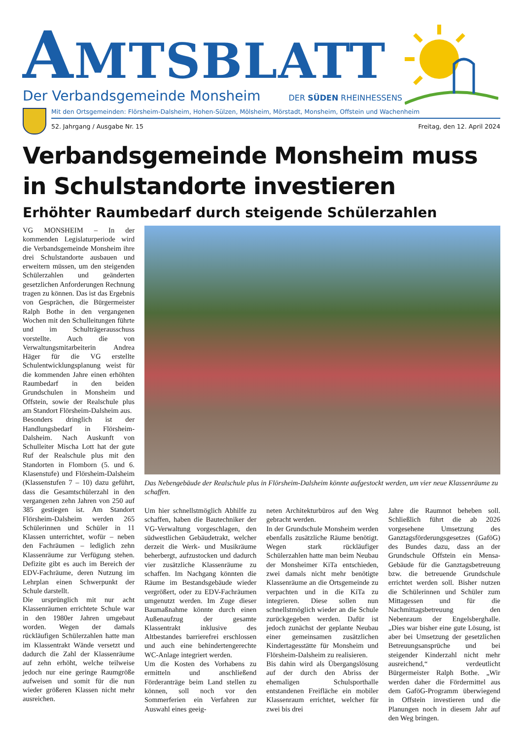AMTSBLATT
Der Verbandsgemeinde Monsheim DER SÜDEN RHEINHESSENS
Mit den Ortsgemeinden: Flörsheim-Dalsheim, Hohen-Sülzen, Mölsheim, Mörstadt, Monsheim, Offstein und Wachenheim
52. Jahrgang / Ausgabe Nr. 15 Freitag, den 12. April 2024
Verbandsgemeinde Monsheim muss in Schulstandorte investieren
Erhöhter Raumbedarf durch steigende Schülerzahlen
VG MONSHEIM – In der kommenden Legislaturperiode wird die Verbandsgemeinde Monsheim ihre drei Schulstandorte ausbauen und erweitern müssen, um den steigenden Schülerzahlen und geänderten gesetzlichen Anforderungen Rechnung tragen zu können. Das ist das Ergebnis von Gesprächen, die Bürgermeister Ralph Bothe in den vergangenen Wochen mit den Schulleitungen führte und im Schulträgerausschuss vorstellte. Auch die von Verwaltungsmitarbeiterin Andrea Häger für die VG erstellte Schulentwicklungsplanung weist für die kommenden Jahre einen erhöhten Raumbedarf in den beiden Grundschulen in Monsheim und Offstein, sowie der Realschule plus am Standort Flörsheim-Dalsheim aus.
Besonders dringlich ist der Handlungsbedarf in Flörsheim-Dalsheim. Nach Auskunft von Schulleiter Mischa Lott hat der gute Ruf der Realschule plus mit den Standorten in Flomborn (5. und 6. Klasenstufe) und Flörsheim-Dalsheim (Klassenstufen 7 – 10) dazu geführt, dass die Gesamtschülerzahl in den vergangenen zehn Jahren von 250 auf 385 gestiegen ist. Am Standort Flörsheim-Dalsheim werden 265 Schülerinnen und Schüler in 11 Klassen unterrichtet, wofür – neben den Fachräumen – lediglich zehn Klassenräume zur Verfügung stehen. Defizite gibt es auch im Bereich der EDV-Fachräume, deren Nutzung im Lehrplan einen Schwerpunkt der Schule darstellt.
Die ursprünglich mit nur acht Klassenräumen errichtete Schule war in den 1980er Jahren umgebaut worden. Wegen der damals rückläufigen Schülerzahlen hatte man im Klassentrakt Wände versetzt und dadurch die Zahl der Klassenräume auf zehn erhöht, welche teilweise jedoch nur eine geringe Raumgröße aufweisen und somit für die nun wieder größeren Klassen nicht mehr ausreichen.
Das Nebengebäude der Realschule plus in Flörsheim-Dalsheim könnte aufgestockt werden, um vier neue Klassenräume zu schaffen.
Um hier schnellstmöglich Abhilfe zu schaffen, haben die Bautechniker der VG-Verwaltung vorgeschlagen, den südwestlichen Gebäudetrakt, welcher derzeit die Werk- und Musikräume beherbergt, aufzustocken und dadurch vier zusätzliche Klassenräume zu schaffen. Im Nachgang könnten die Räume im Bestandsgebäude wieder vergrößert, oder zu EDV-Fachräumen umgenutzt werden. Im Zuge dieser Baumaßnahme könnte durch einen Außenaufzug der gesamte Klassentrakt inklusive des Altbestandes barrierefrei erschlossen und auch eine behindertengerechte WC-Anlage integriert werden.
Um die Kosten des Vorhabens zu ermitteln und anschließend Förderanträge beim Land stellen zu können, soll noch vor den Sommerferien ein Verfahren zur Auswahl eines geeig-
neten Architekturbüros auf den Weg gebracht werden.
In der Grundschule Monsheim werden ebenfalls zusätzliche Räume benötigt. Wegen stark rückläufiger Schülerzahlen hatte man beim Neubau der Monsheimer KiTa entschieden, zwei damals nicht mehr benötigte Klassenräume an die Ortsgemeinde zu verpachten und in die KiTa zu integrieren. Diese sollen nun schnellstmöglich wieder an die Schule zurückgegeben werden. Dafür ist jedoch zunächst der geplante Neubau einer gemeinsamen zusätzlichen Kindertagesstätte für Monsheim und Flörsheim-Dalsheim zu realisieren.
Bis dahin wird als Übergangslösung auf der durch den Abriss der ehemaligen Schulsporthalle entstandenen Freifläche ein mobiler Klassenraum errichtet, welcher für zwei bis drei
Jahre die Raumnot beheben soll. Schließlich führt die ab 2026 vorgesehene Umsetzung des Ganztagsförderungsgesetzes (GaföG) des Bundes dazu, dass an der Grundschule Offstein ein Mensa-Gebäude für die Ganztagsbetreuung bzw. die betreuende Grundschule errichtet werden soll. Bisher nutzen die Schülerinnen und Schüler zum Mittagessen und für die Nachmittagsbetreuung den Nebenraum der Engelsberghalle. „Dies war bisher eine gute Lösung, ist aber bei Umsetzung der gesetzlichen Betreuungsansprüche und bei steigender Kinderzahl nicht mehr ausreichend,“ verdeutlicht Bürgermeister Ralph Bothe. „Wir werden daher die Fördermittel aus dem GaföG-Programm überwiegend in Offstein investieren und die Planungen noch in diesem Jahr auf den Weg bringen.